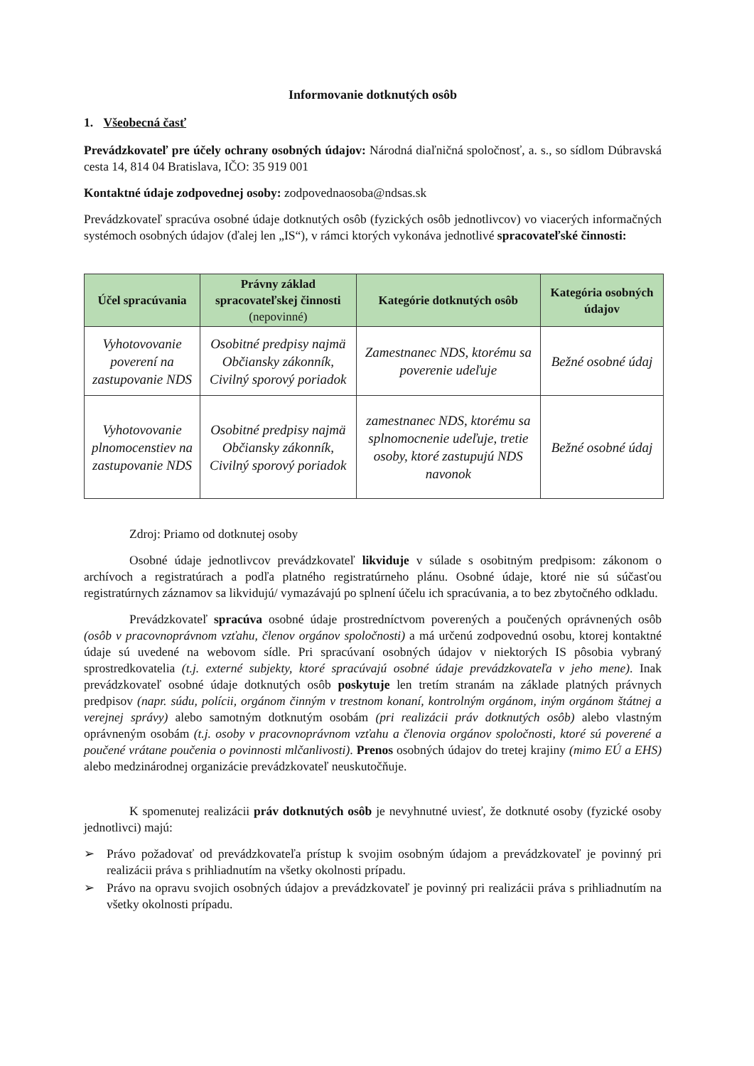Informovanie dotknutých osôb
1. Všeobecná časť
Prevádzkovateľ pre účely ochrany osobných údajov: Národná diaľničná spoločnosť, a. s., so sídlom Dúbravská cesta 14, 814 04 Bratislava, IČO: 35 919 001
Kontaktné údaje zodpovednej osoby: zodpovednaosoba@ndsas.sk
Prevádzkovateľ spracúva osobné údaje dotknutých osôb (fyzických osôb jednotlivcov) vo viacerých informačných systémoch osobných údajov (ďalej len „IS“), v rámci ktorých vykonáva jednotlivé spracovateľské činnosti:
| Účel spracúvania | Právny základ spracovateľskej činnosti (nepovinné) | Kategórie dotknutých osôb | Kategória osobných údajov |
| --- | --- | --- | --- |
| Vyhotovovanie poverení na zastupovanie NDS | Osobitné predpisy najmä Občiansky zákonník, Civilný sporový poriadok | Zamestnanec NDS, ktorému sa poverenie udeľuje | Bežné osobné údaj |
| Vyhotovovanie plnomocenstiev na zastupovanie NDS | Osobitné predpisy najmä Občiansky zákonník, Civilný sporový poriadok | zamestnanec NDS, ktorému sa splnomocnenie udeľuje, tretie osoby, ktoré zastupujú NDS navonok | Bežné osobné údaj |
Zdroj: Priamo od dotknutej osoby
Osobné údaje jednotlivcov prevádzkovateľ likviduje v súlade s osobitným predpisom: zákonom o archívoch a registratúrach a podľa platného registratúrneho plánu. Osobné údaje, ktoré nie sú súčasťou registratúrnych záznamov sa likvidujú/ vymazávajú po splnení účelu ich spracúvania, a to bez zbytočného odkladu.
Prevádzkovateľ spracúva osobné údaje prostredníctvom poverených a poučených oprávnených osôb (osôb v pracovnoprávnom vzťahu, členov orgánov spoločnosti) a má určenú zodpovednú osobu, ktorej kontaktné údaje sú uvedené na webovom sídle. Pri spracúvaní osobných údajov v niektorých IS pôsobia vybraný sprostredkovatelia (t.j. externé subjekty, ktoré spracúvajú osobné údaje prevádzkovateľa v jeho mene). Inak prevádzkovateľ osobné údaje dotknutých osôb poskytuje len tretím stranám na základe platných právnych predpisov (napr. súdu, polícii, orgánom činným v trestnom konaní, kontrolným orgánom, iným orgánom štátnej a verejnej správy) alebo samotným dotknutým osobám (pri realizácii práv dotknutých osôb) alebo vlastným oprávneným osobám (t.j. osoby v pracovnoprávnom vzťahu a členovia orgánov spoločnosti, ktoré sú poverené a poučené vrátane poučenia o povinnosti mlčanlivosti). Prenos osobných údajov do tretej krajiny (mimo EÚ a EHS) alebo medzinárodnej organizácie prevádzkovateľ neuskutočňuje.
K spomenutej realizácii práv dotknutých osôb je nevyhnutné uviesť, že dotknuté osoby (fyzické osoby jednotlivci) majú:
➢ Právo požadovať od prevádzkovateľa prístup k svojim osobným údajom a prevádzkovateľ je povinný pri realizácii práva s prihliadnutím na všetky okolnosti prípadu.
➢ Právo na opravu svojich osobných údajov a prevádzkovateľ je povinný pri realizácii práva s prihliadnutím na všetky okolnosti prípadu.